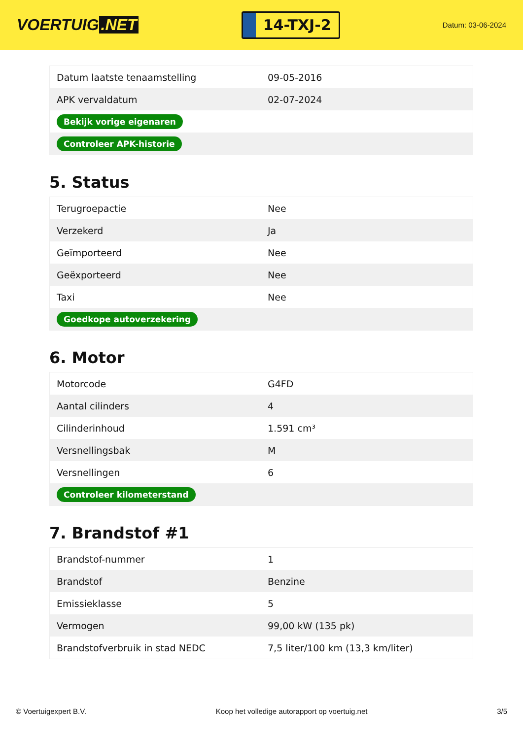VOERTUIG.NET
14-TXJ-2
Datum: 03-06-2024
| Datum laatste tenaamstelling | 09-05-2016 |
| APK vervaldatum | 02-07-2024 |
| Bekijk vorige eigenaren | |
| Controleer APK-historie | |
5. Status
| Terugroepactie | Nee |
| Verzekerd | Ja |
| Geïmporteerd | Nee |
| Geëxporteerd | Nee |
| Taxi | Nee |
| Goedkope autoverzekering | |
6. Motor
| Motorcode | G4FD |
| Aantal cilinders | 4 |
| Cilinderinhoud | 1.591 cm³ |
| Versnellingsbak | M |
| Versnellingen | 6 |
| Controleer kilometerstand | |
7. Brandstof #1
| Brandstof-nummer | 1 |
| Brandstof | Benzine |
| Emissieklasse | 5 |
| Vermogen | 99,00 kW (135 pk) |
| Brandstofverbruik in stad NEDC | 7,5 liter/100 km (13,3 km/liter) |
© Voertuigexpert B.V. Koop het volledige autorapport op voertuig.net 3/5